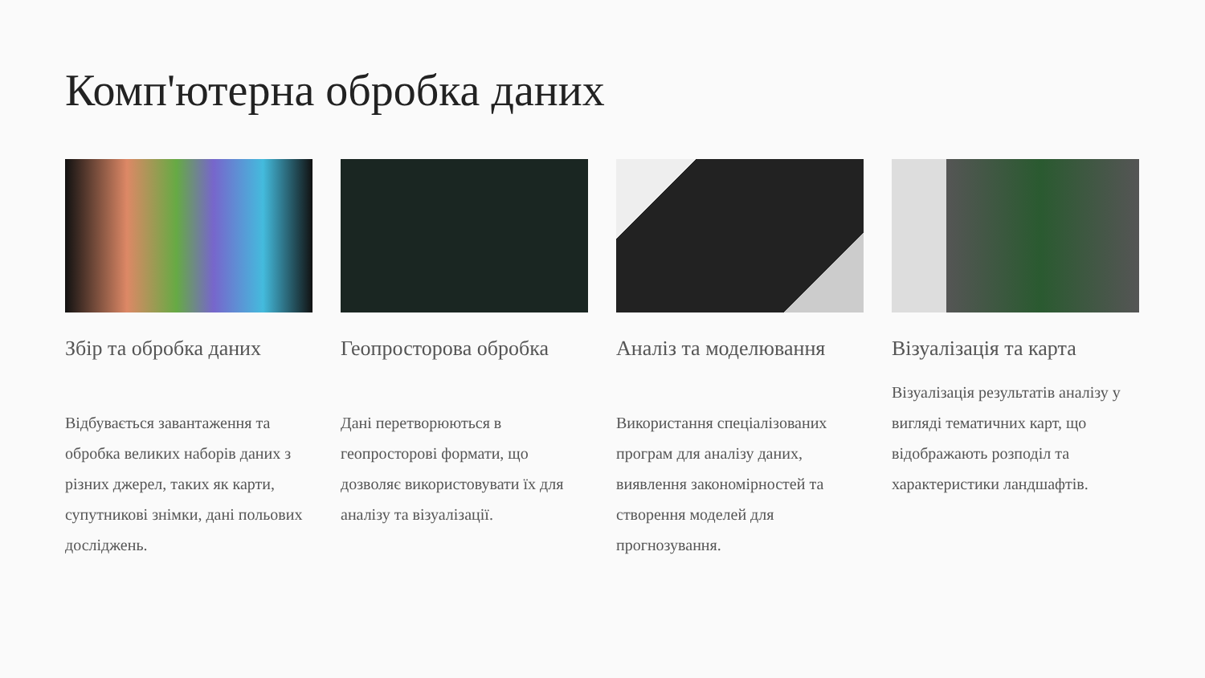Комп'ютерна обробка даних
Збір та обробка даних
Відбувається завантаження та обробка великих наборів даних з різних джерел, таких як карти, супутникові знімки, дані польових досліджень.
Геопросторова обробка
Дані перетворюються в геопросторові формати, що дозволяє використовувати їх для аналізу та візуалізації.
Аналіз та моделювання
Використання спеціалізованих програм для аналізу даних, виявлення закономірностей та створення моделей для прогнозування.
Візуалізація та карта
Візуалізація результатів аналізу у вигляді тематичних карт, що відображають розподіл та характеристики ландшафтів.